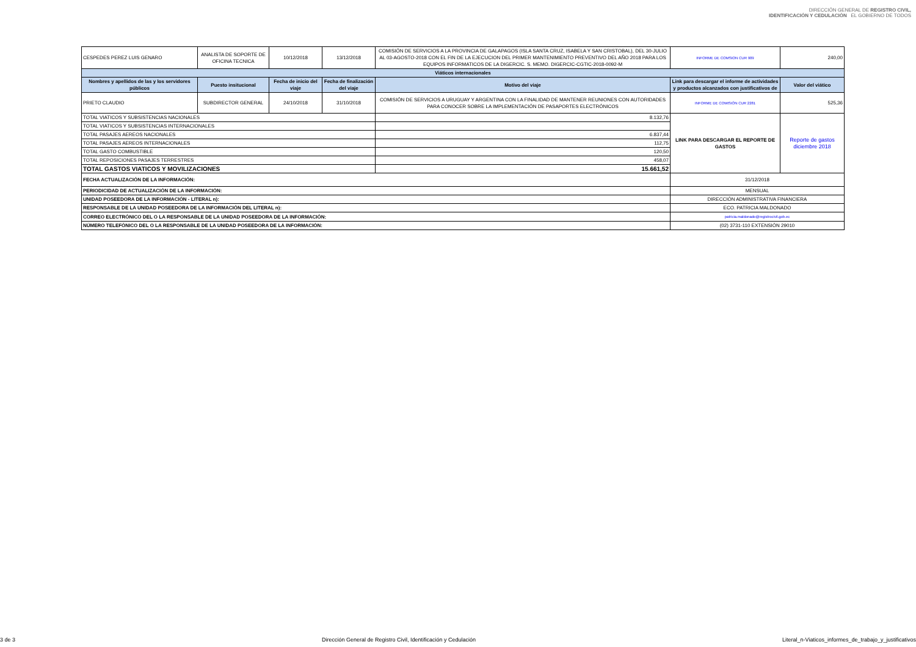DIRECCIÓN GENERAL DE REGISTRO CIVIL,
IDENTIFICACIÓN Y CEDULACIÓN EL GOBIERNO DE TODOS
| CESPEDES PEREZ LUIS GENARO | ANALISTA DE SOPORTE DE OFICINA TECNICA | 10/12/2018 | 13/12/2018 | COMISIÓN DE SERVICIOS A LA PROVINCIA DE GALAPAGOS (ISLA SANTA CRUZ, ISABELA Y SAN CRISTOBAL), DEL 30-JULIO AL 03-AGOSTO-2018 CON EL FIN DE LA EJECUCION DEL PRIMER MANTENIMIENTO PREVENTIVO DEL AÑO 2018 PARA LOS EQUIPOS INFORMATICOS DE LA DIGERCIC. S. MEMO. DIGERCIC-CGTIC-2018-0092-M | INFORME DE COMSION CUR 909 | 240,00 |
| Viáticos internacionales | | | | | | |
| Nombres y apellidos de las y los servidores públicos | Puesto insitucional | Fecha de inicio del viaje | Fecha de finalización del viaje | Motivo del viaje | Link para descargar el informe de actividades y productos alcanzados con justificativos de | Valor del viático |
| PRIETO CLAUDIO | SUBDIRECTOR GENERAL | 24/10/2018 | 31/10/2018 | COMISIÓN DE SERVICIOS A URUGUAY Y ARGENTINA CON LA FINALIDAD DE MANTENER REUNIONES CON AUTORIDADES PARA CONOCER SOBRE LA IMPLEMENTACIÓN DE PASAPORTES ELECTRÓNICOS | INFORME DE COMISIÓN CUR 2281 | 525,36 |
| TOTAL VIATICOS Y SUBSISTENCIAS NACIONALES | | | | 8.132,76 | LINK PARA DESCARGAR EL REPORTE DE GASTOS | Reporte de gastos diciembre 2018 |
| TOTAL VIATICOS Y SUBSISTENCIAS INTERNACIONALES | | | | | | |
| TOTAL PASAJES AEREOS NACIONALES | | | | 6.837,44 | | |
| TOTAL PASAJES AEREOS INTERNACIONALES | | | | 112,75 | | |
| TOTAL GASTO COMBUSTIBLE | | | | 120,50 | | |
| TOTAL REPOSICIONES PASAJES TERRESTRES | | | | 458,07 | | |
| TOTAL GASTOS VIATICOS Y MOVILIZACIONES | | | | 15.661,52 | | |
| FECHA ACTUALIZACIÓN DE LA INFORMACIÓN: | | | | | 31/12/2018 | |
| PERIODICIDAD DE ACTUALIZACIÓN DE LA INFORMACIÓN: | | | | | MENSUAL | |
| UNIDAD POSEEDORA DE LA INFORMACIÓN - LITERAL n): | | | | | DIRECCIÓN ADMINISTRATIVA FINANCIERA | |
| RESPONSABLE DE LA UNIDAD POSEEDORA DE LA INFORMACIÓN DEL LITERAL n): | | | | | ECO. PATRICIA MALDONADO | |
| CORREO ELECTRÓNICO DEL O LA RESPONSABLE DE LA UNIDAD POSEEDORA DE LA INFORMACIÓN: | | | | | patricia.maldonado@registrocivil.gob.ec | |
| NÚMERO TELEFÓNICO DEL O LA RESPONSABLE DE LA UNIDAD POSEEDORA DE LA INFORMACIÓN: | | | | | (02) 3731-110 EXTENSIÓN 29010 | |
3 de 3 Dirección General de Registro Civil, Identificación y Cedulación Literal_n-Viaticos_informes_de_trabajo_y_justificativos